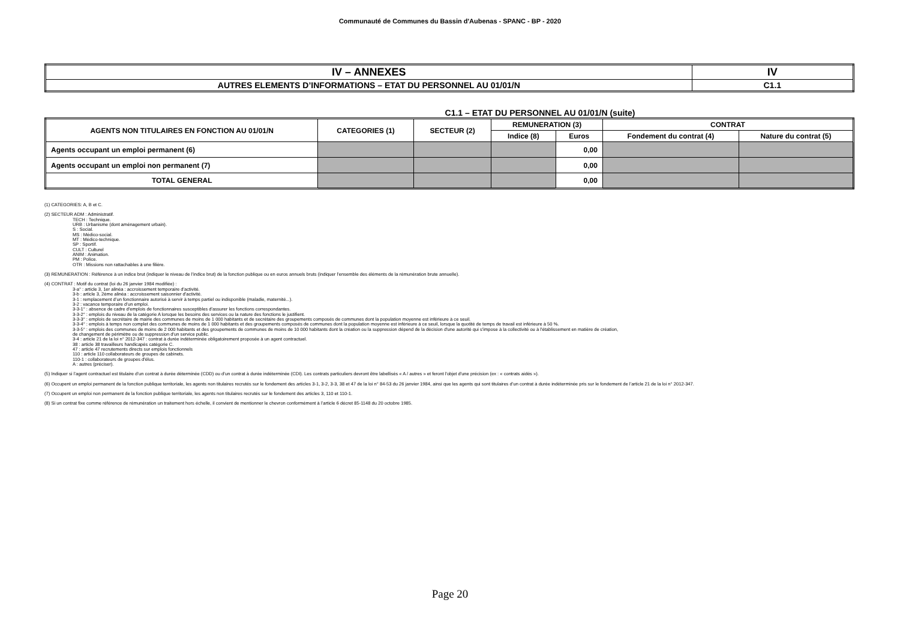Communauté de Communes du Bassin d'Aubenas - SPANC - BP - 2020
| IV – ANNEXES | IV |
| AUTRES ELEMENTS D’INFORMATIONS – ETAT DU PERSONNEL AU 01/01/N | C1.1 |
C1.1 – ETAT DU PERSONNEL AU 01/01/N (suite)
| AGENTS NON TITULAIRES EN FONCTION AU 01/01/N | CATEGORIES (1) | SECTEUR (2) | REMUNERATION (3) | | CONTRAT | |
| --- | --- | --- | --- | --- | --- | --- |
| | | | Indice (8) | Euros | Fondement du contrat (4) | Nature du contrat (5) |
| Agents occupant un emploi permanent (6) | | | | 0,00 | | |
| Agents occupant un emploi non permanent (7) | | | | 0,00 | | |
| TOTAL GENERAL | | | | 0,00 | | |
(1) CATEGORIES: A, B et C.
(2) SECTEUR ADM : Administratif.
TECH : Technique.
URB : Urbanisme (dont aménagement urbain).
S : Social.
MS : Médico-social.
MT : Médico-technique.
SP : Sportif.
CULT : Culturel
ANIM : Animation.
PM : Police.
OTR : Missions non rattachables à une filière.
(3) REMUNERATION : Référence à un indice brut (indiquer le niveau de l’indice brut) de la fonction publique ou en euros annuels bruts (indiquer l’ensemble des éléments de la rémunération brute annuelle).
(4) CONTRAT : Motif du contrat (loi du 26 janvier 1984 modifiée) :
3-a° : article 3, 1er alinéa : accroissement temporaire d'activité.
3-b : article 3, 2ème alinéa : accroissement saisonnier d'activité.
3-1 : remplacement d’un fonctionnaire autorisé à servir à temps partiel ou indisponible (maladie, maternité...).
3-2 : vacance temporaire d’un emploi.
3-3-1° : absence de cadre d'emplois de fonctionnaires susceptibles d'assurer les fonctions correspondantes.
3-3-2° : emplois du niveau de la catégorie A lorsque les besoins des services ou la nature des fonctions le justifient.
3-3-3° : emplois de secrétaire de mairie des communes de moins de 1 000 habitants et de secrétaire des groupements composés de communes dont la population moyenne est inférieure à ce seuil.
3-3-4° : emplois à temps non complet des communes de moins de 1 000 habitants et des groupements composés de communes dont la population moyenne est inférieure à ce seuil, lorsque la quotité de temps de travail est inférieure à 50 %.
3-3-5° : emplois des communes de moins de 2 000 habitants et des groupements de communes de moins de 10 000 habitants dont la création ou la suppression dépend de la décision d'une autorité qui s'impose à la collectivité ou à l'établissement en matière de création,
de changement de périmètre ou de suppression d'un service public.
3-4 : article 21 de la loi n° 2012-347 : contrat à durée indéterminée obligatoirement proposée à un agent contractuel.
38 : article 38 travailleurs handicapés catégorie C.
47 : article 47 recrutements directs sur emplois fonctionnels
110 : article 110 collaborateurs de groupes de cabinets.
110-1 : collaborateurs de groupes d'élus.
A : autres (préciser).
(5) Indiquer si l’agent contractuel est titulaire d’un contrat à durée déterminée (CDD) ou d’un contrat à durée indéterminée (CDI). Les contrats particuliers devront être labellisés « A / autres » et feront l'objet d'une précision (ex : « contrats aidés »).
(6) Occupent un emploi permanent de la fonction publique territoriale, les agents non titulaires recrutés sur le fondement des articles 3-1, 3-2, 3-3, 38 et 47 de la loi n° 84-53 du 26 janvier 1984, ainsi que les agents qui sont titulaires d’un contrat à durée indéterminée pris sur le fondement de l’article 21 de la loi n° 2012-347.
(7) Occupent un emploi non permanent de la fonction publique territoriale, les agents non titulaires recrutés sur le fondement des articles 3, 110 et 110-1.
(8) Si un contrat fixe comme référence de rémunération un traitement hors échelle, il convient de mentionner le chevron conformément à l’article 6 décret 85-1148 du 20 octobre 1985.
Page 20